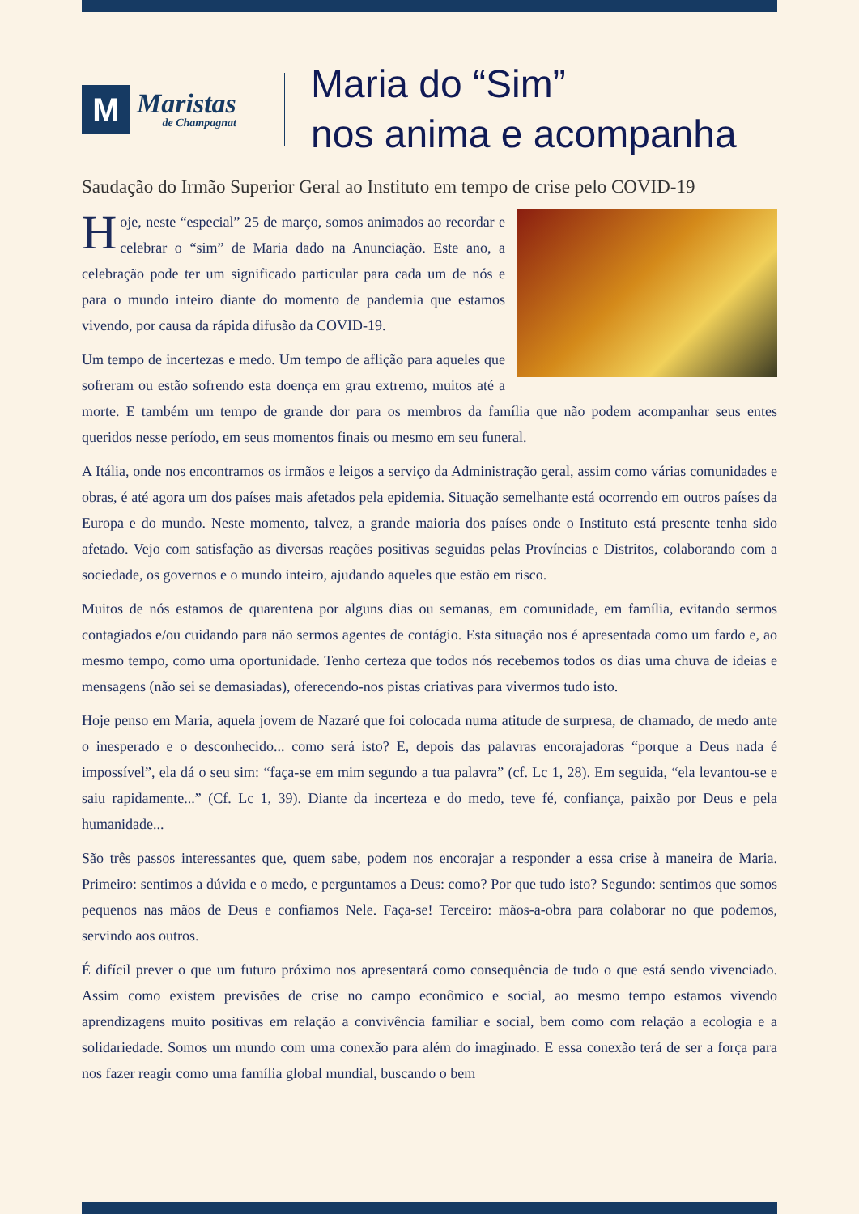M
Maristas
de Champagnat
Maria do “Sim”
nos anima e acompanha
Saudação do Irmão Superior Geral ao Instituto em tempo de crise pelo COVID-19
Hoje, neste “especial” 25 de março, somos animados ao recordar e celebrar o “sim” de Maria dado na Anunciação. Este ano, a celebração pode ter um significado particular para cada um de nós e para o mundo inteiro diante do momento de pandemia que estamos vivendo, por causa da rápida difusão da COVID-19.
Um tempo de incertezas e medo. Um tempo de aflição para aqueles que sofreram ou estão sofrendo esta doença em grau extremo, muitos até a morte. E também um tempo de grande dor para os membros da família que não podem acompanhar seus entes queridos nesse período, em seus momentos finais ou mesmo em seu funeral.
A Itália, onde nos encontramos os irmãos e leigos a serviço da Administração geral, assim como várias comunidades e obras, é até agora um dos países mais afetados pela epidemia. Situação semelhante está ocorrendo em outros países da Europa e do mundo. Neste momento, talvez, a grande maioria dos países onde o Instituto está presente tenha sido afetado. Vejo com satisfação as diversas reações positivas seguidas pelas Províncias e Distritos, colaborando com a sociedade, os governos e o mundo inteiro, ajudando aqueles que estão em risco.
Muitos de nós estamos de quarentena por alguns dias ou semanas, em comunidade, em família, evitando sermos contagiados e/ou cuidando para não sermos agentes de contágio. Esta situação nos é apresentada como um fardo e, ao mesmo tempo, como uma oportunidade. Tenho certeza que todos nós recebemos todos os dias uma chuva de ideias e mensagens (não sei se demasiadas), oferecendo-nos pistas criativas para vivermos tudo isto.
Hoje penso em Maria, aquela jovem de Nazaré que foi colocada numa atitude de surpresa, de chamado, de medo ante o inesperado e o desconhecido... como será isto? E, depois das palavras encorajadoras “porque a Deus nada é impossível”, ela dá o seu sim: “faça-se em mim segundo a tua palavra” (cf. Lc 1, 28). Em seguida, “ela levantou-se e saiu rapidamente...” (Cf. Lc 1, 39). Diante da incerteza e do medo, teve fé, confiança, paixão por Deus e pela humanidade...
São três passos interessantes que, quem sabe, podem nos encorajar a responder a essa crise à maneira de Maria. Primeiro: sentimos a dúvida e o medo, e perguntamos a Deus: como? Por que tudo isto? Segundo: sentimos que somos pequenos nas mãos de Deus e confiamos Nele. Faça-se! Terceiro: mãos-a-obra para colaborar no que podemos, servindo aos outros.
É difícil prever o que um futuro próximo nos apresentará como consequência de tudo o que está sendo vivenciado. Assim como existem previsões de crise no campo econômico e social, ao mesmo tempo estamos vivendo aprendizagens muito positivas em relação a convivência familiar e social, bem como com relação a ecologia e a solidariedade. Somos um mundo com uma conexão para além do imaginado. E essa conexão terá de ser a força para nos fazer reagir como uma família global mundial, buscando o bem